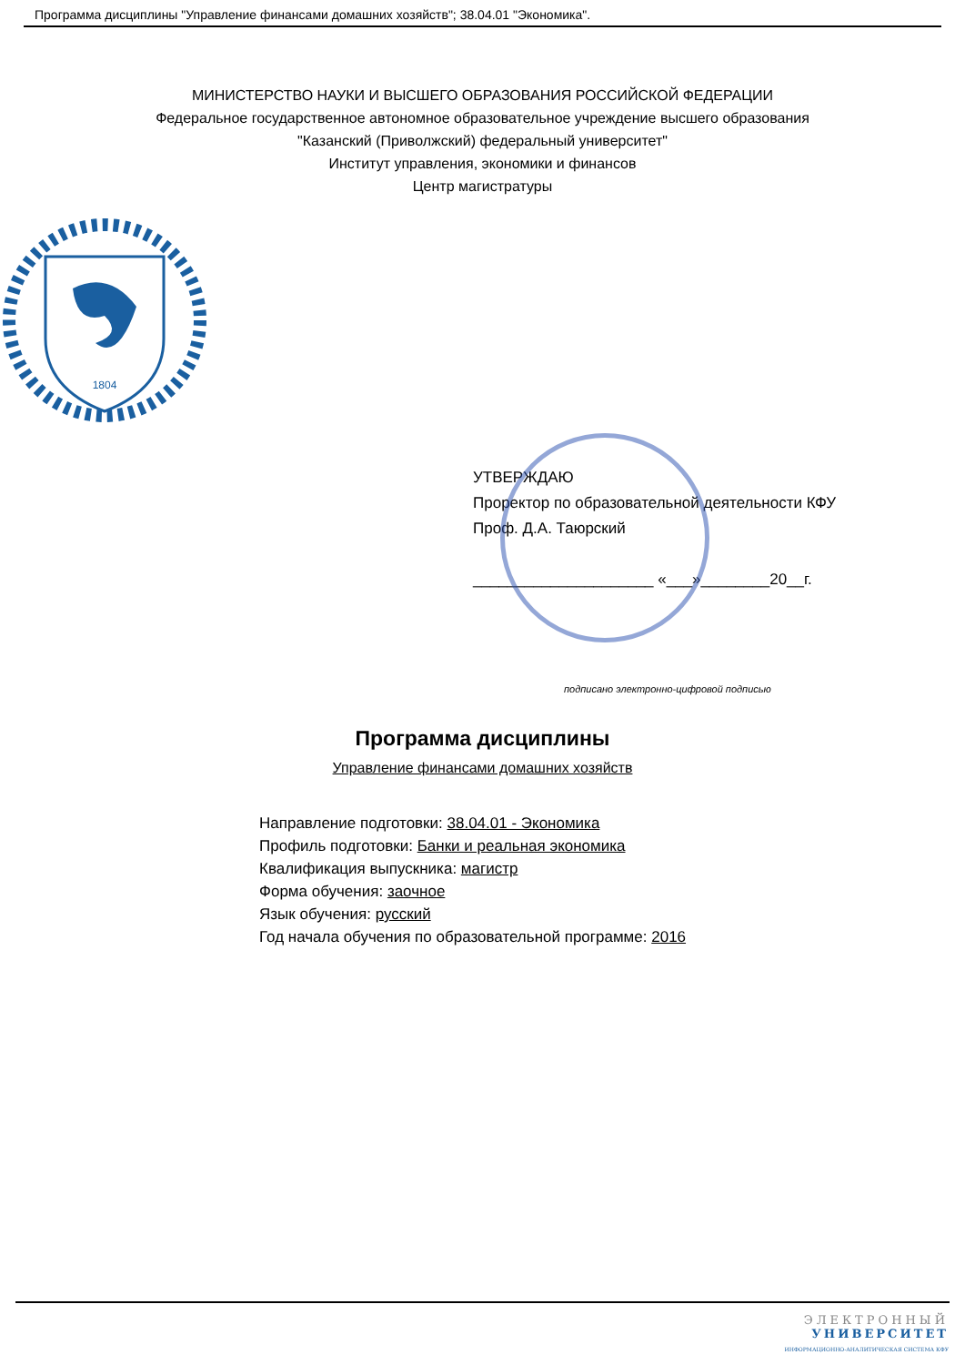Программа дисциплины "Управление финансами домашних хозяйств"; 38.04.01 "Экономика".
МИНИСТЕРСТВО НАУКИ И ВЫСШЕГО ОБРАЗОВАНИЯ РОССИЙСКОЙ ФЕДЕРАЦИИ
Федеральное государственное автономное образовательное учреждение высшего образования
"Казанский (Приволжский) федеральный университет"
Институт управления, экономики и финансов
Центр магистратуры
1804
УТВЕРЖДАЮ
Проректор по образовательной деятельности КФУ
Проф. Д.А. Таюрский
_____________________ «___»________20__г.
подписано электронно-цифровой подписью
Программа дисциплины
Управление финансами домашних хозяйств
Направление подготовки: 38.04.01 - Экономика
Профиль подготовки: Банки и реальная экономика
Квалификация выпускника: магистр
Форма обучения: заочное
Язык обучения: русский
Год начала обучения по образовательной программе: 2016
ЭЛЕКТРОННЫЙ
УНИВЕРСИТЕТ
ИНФОРМАЦИОННО-АНАЛИТИЧЕСКАЯ СИСТЕМА КФУ